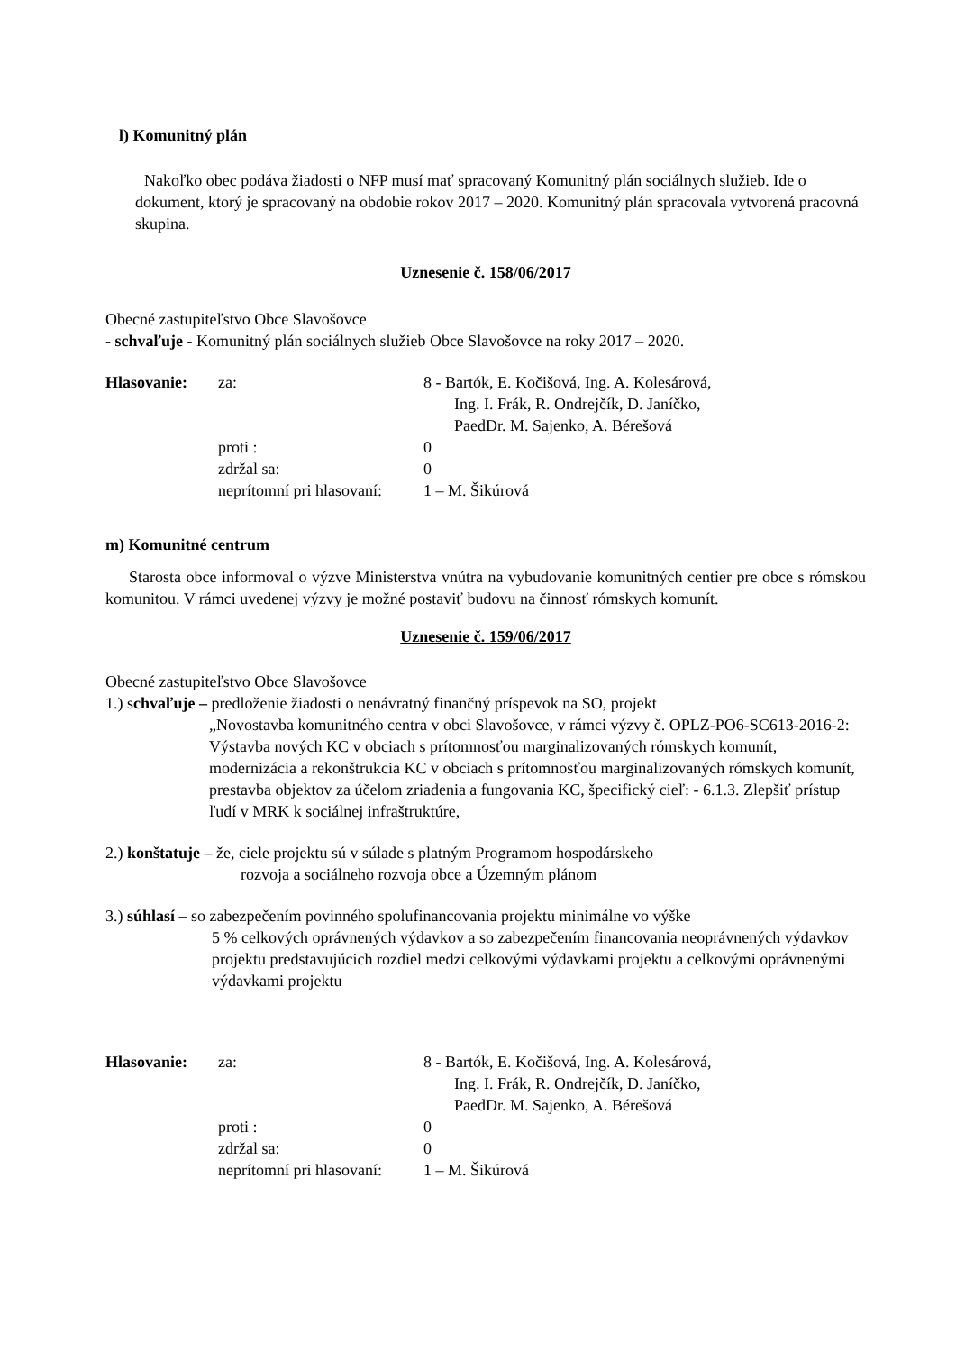l) Komunitný plán
Nakoľko obec podáva žiadosti o NFP musí mať spracovaný Komunitný plán sociálnych služieb. Ide o dokument, ktorý je spracovaný na obdobie rokov 2017 – 2020. Komunitný plán spracovala vytvorená pracovná skupina.
Uznesenie č. 158/06/2017
Obecné zastupiteľstvo Obce Slavošovce
- schvaľuje - Komunitný plán sociálnych služieb Obce Slavošovce na roky 2017 – 2020.
Hlasovanie: za: 8 - Bartók, E. Kočišová, Ing. A. Kolesárová,
Ing. I. Frák, R. Ondrejčík, D. Janíčko,
PaedDr. M. Sajenko, A. Bérešová proti : 0 zdržal sa: 0 neprítomní pri hlasovaní: 1 – M. Šikúrová
m) Komunitné centrum
Starosta obce informoval o výzve Ministerstva vnútra na vybudovanie komunitných centier pre obce s rómskou komunitou. V rámci uvedenej výzvy je možné postaviť budovu na činnosť rómskych komunít.
Uznesenie č. 159/06/2017
Obecné zastupiteľstvo Obce Slavošovce
1.) schvaľuje – predloženie žiadosti o nenávratný finančný príspevok na SO, projekt
„Novostavba komunitného centra v obci Slavošovce, v rámci výzvy č. OPLZ-PO6-SC613-2016-2: Výstavba nových KC v obciach s prítomnosťou marginalizovaných rómskych komunít, modernizácia a rekonštrukcia KC v obciach s prítomnosťou marginalizovaných rómskych komunít, prestavba objektov za účelom zriadenia a fungovania KC, špecifický cieľ: - 6.1.3. Zlepšiť prístup ľudí v MRK k sociálnej infraštruktúre,
2.) konštatuje – že, ciele projektu sú v súlade s platným Programom hospodárskeho
rozvoja a sociálneho rozvoja obce a Územným plánom
3.) súhlasí – so zabezpečením povinného spolufinancovania projektu minimálne vo výške
5 % celkových oprávnených výdavkov a so zabezpečením financovania neoprávnených výdavkov projektu predstavujúcich rozdiel medzi celkovými výdavkami projektu a celkovými oprávnenými výdavkami projektu
Hlasovanie: za: 8 - Bartók, E. Kočišová, Ing. A. Kolesárová,
Ing. I. Frák, R. Ondrejčík, D. Janíčko,
PaedDr. M. Sajenko, A. Bérešová proti : 0 zdržal sa: 0 neprítomní pri hlasovaní: 1 – M. Šikúrová